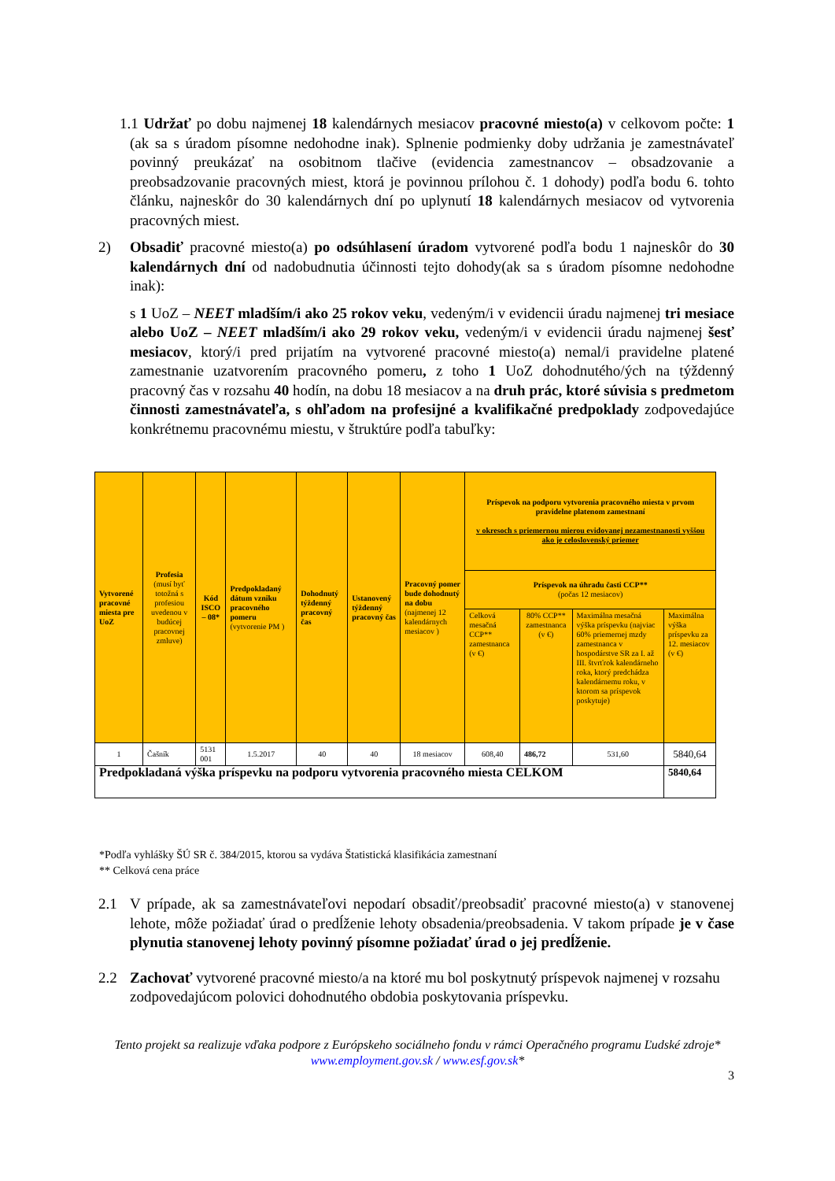1.1 Udržať po dobu najmenej 18 kalendárnych mesiacov pracovné miesto(a) v celkovom počte: 1 (ak sa s úradom písomne nedohodne inak). Splnenie podmienky doby udržania je zamestnávateľ povinný preukázať na osobitnom tlačive (evidencia zamestnancov – obsadzovanie a preobsadzovanie pracovných miest, ktorá je povinnou prílohou č. 1 dohody) podľa bodu 6. tohto článku, najneskôr do 30 kalendárnych dní po uplynutí 18 kalendárnych mesiacov od vytvorenia pracovných miest.
2) Obsadiť pracovné miesto(a) po odsúhlasení úradom vytvorené podľa bodu 1 najneskôr do 30 kalendárnych dní od nadobudnutia účinnosti tejto dohody(ak sa s úradom písomne nedohodne inak):
s 1 UoZ – NEET mladším/i ako 25 rokov veku, vedeným/i v evidencii úradu najmenej tri mesiace alebo UoZ – NEET mladším/i ako 29 rokov veku, vedeným/i v evidencii úradu najmenej šesť mesiacov, ktorý/i pred prijatím na vytvorené pracovné miesto(a) nemal/i pravidelne platené zamestnanie uzatvorením pracovného pomeru, z toho 1 UoZ dohodnutého/ých na týždenný pracovný čas v rozsahu 40 hodín, na dobu 18 mesiacov a na druh prác, ktoré súvisia s predmetom činnosti zamestnávateľa, s ohľadom na profesijné a kvalifikačné predpoklady zodpovedajúce konkrétnemu pracovnému miestu, v štruktúre podľa tabuľky:
| Vytvorené pracovné miesta pre UoZ | Profesia (musí byť totožná s profesiou uvedenou v budúcej pracovnej zmluve) | Kód ISCO – 08* | Predpokladaný dátum vzniku pracovného pomeru (vytvorenie PM ) | Dohodnutý týždenný pracovný čas | Ustanovený týždenný pracovný čas | Pracovný pomer bude dohodnutý na dobu (najmenej 12 kalendárnych mesiacov ) | Príspevok na podporu vytvorenia pracovného miesta v prvom pravidelne platenom zamestnaní v okresoch s priemernou mierou evidovanej nezamestnanosti vyššou ako je celoslovenský priemer | | | |
| --- | --- | --- | --- | --- | --- | --- | --- | --- | --- | --- |
| | | | | | | | Príspevok na úhradu časti CCP** (počas 12 mesiacov) | | | |
| | | | | | | | Celková mesačná CCP** zamestnanca (v €) | 80% CCP** zamestnanca (v €) | Maximálna mesačná výška príspevku (najviac 60% priemernej mzdy zamestnanca v hospodárstve SR za I. až III. štvrťrok kalendárneho roka, ktorý predchádza kalendárnemu roku, v ktorom sa príspevok poskytuje) | Maximálna výška príspevku za 12. mesiacov (v €) |
| 1 | Čašník | 5131 001 | 1.5.2017 | 40 | 40 | 18 mesiacov | 608,40 | 486,72 | 531,60 | 5840,64 |
| Predpokladaná výška príspevku na podporu vytvorenia pracovného miesta CELKOM | | | | | | | | | | 5840,64 |
*Podľa vyhlášky ŠÚ SR č. 384/2015, ktorou sa vydáva Štatistická klasifikácia zamestnaní
** Celková cena práce
2.1 V prípade, ak sa zamestnávateľovi nepodarí obsadiť/preobsadiť pracovné miesto(a) v stanovenej lehote, môže požiadať úrad o predĺženie lehoty obsadenia/preobsadenia. V takom prípade je v čase plynutia stanovenej lehoty povinný písomne požiadať úrad o jej predĺženie.
2.2 Zachovať vytvorené pracovné miesto/a na ktoré mu bol poskytnutý príspevok najmenej v rozsahu zodpovedajúcom polovici dohodnutého obdobia poskytovania príspevku.
Tento projekt sa realizuje vďaka podpore z Európskeho sociálneho fondu v rámci Operačného programu Ľudské zdroje*
www.employment.gov.sk / www.esf.gov.sk*
3